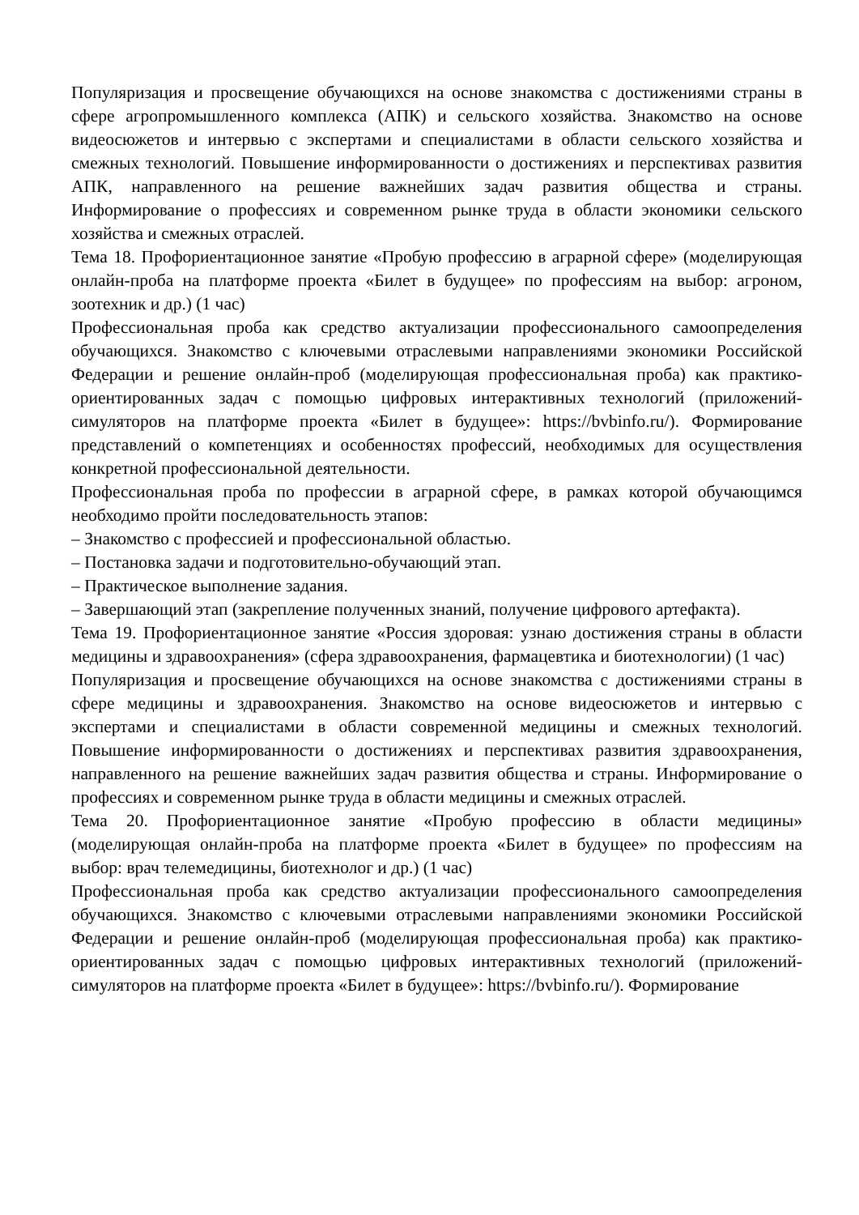Популяризация и просвещение обучающихся на основе знакомства с достижениями страны в сфере агропромышленного комплекса (АПК) и сельского хозяйства. Знакомство на основе видеосюжетов и интервью с экспертами и специалистами в области сельского хозяйства и смежных технологий. Повышение информированности о достижениях и перспективах развития АПК, направленного на решение важнейших задач развития общества и страны. Информирование о профессиях и современном рынке труда в области экономики сельского хозяйства и смежных отраслей.
Тема 18. Профориентационное занятие «Пробую профессию в аграрной сфере» (моделирующая онлайн-проба на платформе проекта «Билет в будущее» по профессиям на выбор: агроном, зоотехник и др.) (1 час)
Профессиональная проба как средство актуализации профессионального самоопределения обучающихся. Знакомство с ключевыми отраслевыми направлениями экономики Российской Федерации и решение онлайн-проб (моделирующая профессиональная проба) как практико-ориентированных задач с помощью цифровых интерактивных технологий (приложений-симуляторов на платформе проекта «Билет в будущее»: https://bvbinfo.ru/). Формирование представлений о компетенциях и особенностях профессий, необходимых для осуществления конкретной профессиональной деятельности.
Профессиональная проба по профессии в аграрной сфере, в рамках которой обучающимся необходимо пройти последовательность этапов:
– Знакомство с профессией и профессиональной областью.
– Постановка задачи и подготовительно-обучающий этап.
– Практическое выполнение задания.
– Завершающий этап (закрепление полученных знаний, получение цифрового артефакта).
Тема 19. Профориентационное занятие «Россия здоровая: узнаю достижения страны в области медицины и здравоохранения» (сфера здравоохранения, фармацевтика и биотехнологии) (1 час)
Популяризация и просвещение обучающихся на основе знакомства с достижениями страны в сфере медицины и здравоохранения. Знакомство на основе видеосюжетов и интервью с экспертами и специалистами в области современной медицины и смежных технологий. Повышение информированности о достижениях и перспективах развития здравоохранения, направленного на решение важнейших задач развития общества и страны. Информирование о профессиях и современном рынке труда в области медицины и смежных отраслей.
Тема 20. Профориентационное занятие «Пробую профессию в области медицины» (моделирующая онлайн-проба на платформе проекта «Билет в будущее» по профессиям на выбор: врач телемедицины, биотехнолог и др.) (1 час)
Профессиональная проба как средство актуализации профессионального самоопределения обучающихся. Знакомство с ключевыми отраслевыми направлениями экономики Российской Федерации и решение онлайн-проб (моделирующая профессиональная проба) как практико-ориентированных задач с помощью цифровых интерактивных технологий (приложений-симуляторов на платформе проекта «Билет в будущее»: https://bvbinfo.ru/). Формирование